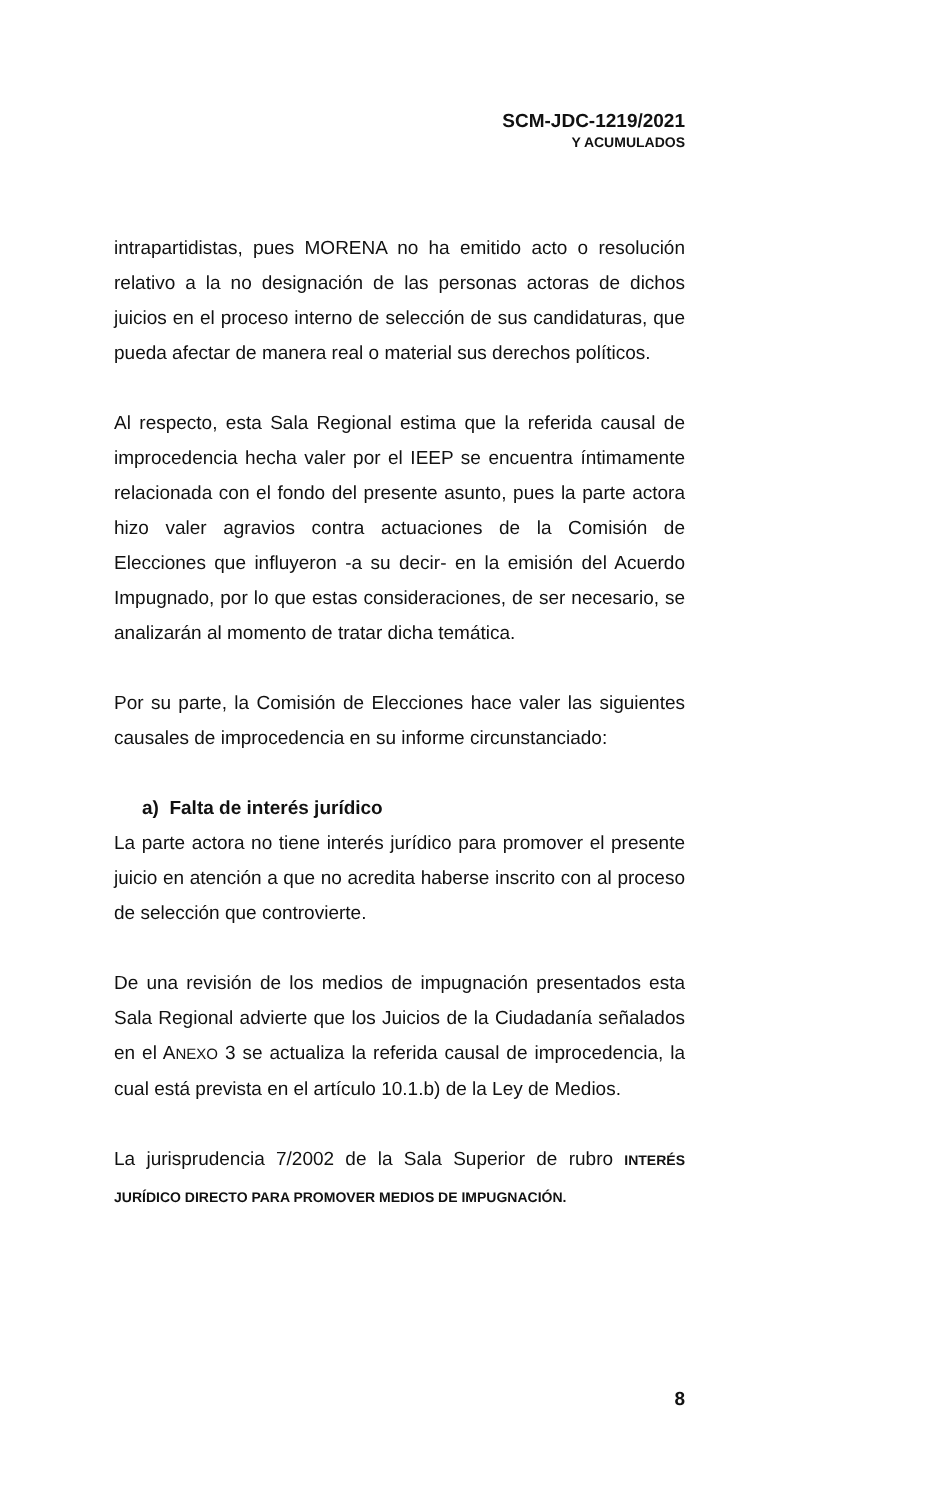SCM-JDC-1219/2021
Y ACUMULADOS
intrapartidistas, pues MORENA no ha emitido acto o resolución relativo a la no designación de las personas actoras de dichos juicios en el proceso interno de selección de sus candidaturas, que pueda afectar de manera real o material sus derechos políticos.
Al respecto, esta Sala Regional estima que la referida causal de improcedencia hecha valer por el IEEP se encuentra íntimamente relacionada con el fondo del presente asunto, pues la parte actora hizo valer agravios contra actuaciones de la Comisión de Elecciones que influyeron -a su decir- en la emisión del Acuerdo Impugnado, por lo que estas consideraciones, de ser necesario, se analizarán al momento de tratar dicha temática.
Por su parte, la Comisión de Elecciones hace valer las siguientes causales de improcedencia en su informe circunstanciado:
a) Falta de interés jurídico
La parte actora no tiene interés jurídico para promover el presente juicio en atención a que no acredita haberse inscrito con al proceso de selección que controvierte.
De una revisión de los medios de impugnación presentados esta Sala Regional advierte que los Juicios de la Ciudadanía señalados en el ANEXO 3 se actualiza la referida causal de improcedencia, la cual está prevista en el artículo 10.1.b) de la Ley de Medios.
La jurisprudencia 7/2002 de la Sala Superior de rubro INTERÉS JURÍDICO DIRECTO PARA PROMOVER MEDIOS DE IMPUGNACIÓN.
8